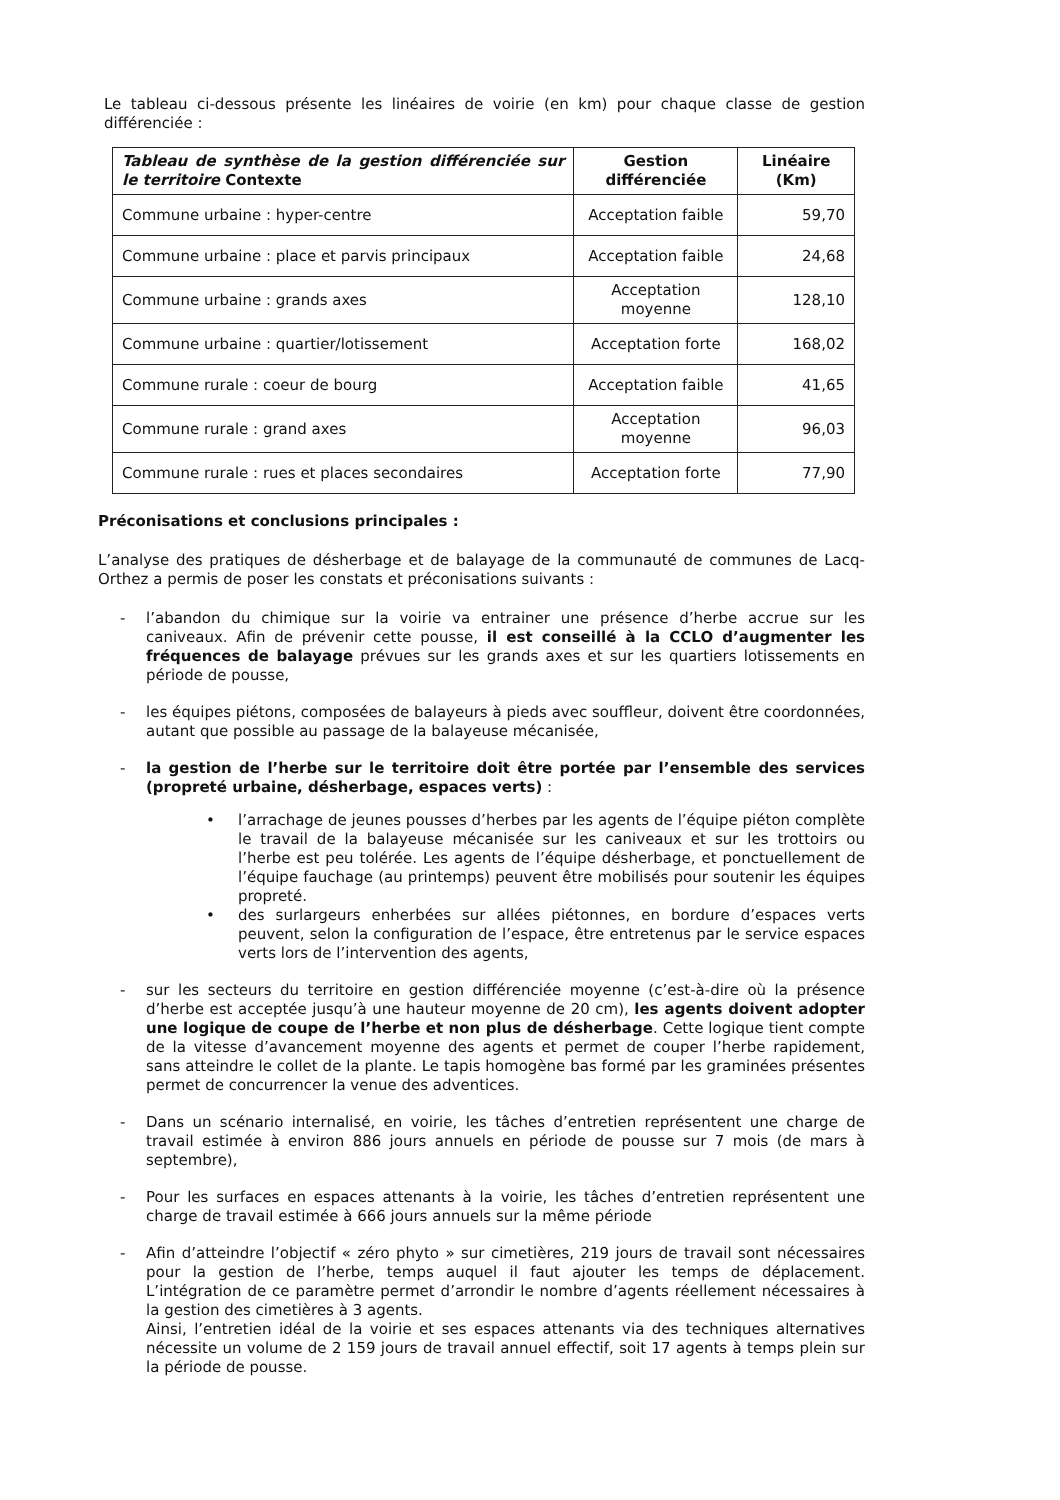Le tableau ci-dessous présente les linéaires de voirie (en km) pour chaque classe de gestion différenciée :
| Tableau de synthèse de la gestion différenciée sur le territoire Contexte | Gestion différenciée | Linéaire (Km) |
| --- | --- | --- |
| Commune urbaine : hyper-centre | Acceptation faible | 59,70 |
| Commune urbaine : place et parvis principaux | Acceptation faible | 24,68 |
| Commune urbaine : grands axes | Acceptation moyenne | 128,10 |
| Commune urbaine : quartier/lotissement | Acceptation forte | 168,02 |
| Commune rurale : coeur de bourg | Acceptation faible | 41,65 |
| Commune rurale : grand axes | Acceptation moyenne | 96,03 |
| Commune rurale : rues et places secondaires | Acceptation forte | 77,90 |
Préconisations et conclusions principales :
L’analyse des pratiques de désherbage et de balayage de la communauté de communes de Lacq-Orthez a permis de poser les constats et préconisations suivants :
- l’abandon du chimique sur la voirie va entrainer une présence d’herbe accrue sur les caniveaux. Afin de prévenir cette pousse, il est conseillé à la CCLO d’augmenter les fréquences de balayage prévues sur les grands axes et sur les quartiers lotissements en période de pousse,
- les équipes piétons, composées de balayeurs à pieds avec souffleur, doivent être coordonnées, autant que possible au passage de la balayeuse mécanisée,
- la gestion de l’herbe sur le territoire doit être portée par l’ensemble des services (propreté urbaine, désherbage, espaces verts) :
• l’arrachage de jeunes pousses d’herbes par les agents de l’équipe piéton complète le travail de la balayeuse mécanisée sur les caniveaux et sur les trottoirs ou l’herbe est peu tolérée. Les agents de l’équipe désherbage, et ponctuellement de l’équipe fauchage (au printemps) peuvent être mobilisés pour soutenir les équipes propreté.
• des surlargeurs enherbées sur allées piétonnes, en bordure d’espaces verts peuvent, selon la configuration de l’espace, être entretenus par le service espaces verts lors de l’intervention des agents,
- sur les secteurs du territoire en gestion différenciée moyenne (c’est-à-dire où la présence d’herbe est acceptée jusqu’à une hauteur moyenne de 20 cm), les agents doivent adopter une logique de coupe de l’herbe et non plus de désherbage. Cette logique tient compte de la vitesse d’avancement moyenne des agents et permet de couper l’herbe rapidement, sans atteindre le collet de la plante. Le tapis homogène bas formé par les graminées présentes permet de concurrencer la venue des adventices.
- Dans un scénario internalisé, en voirie, les tâches d’entretien représentent une charge de travail estimée à environ 886 jours annuels en période de pousse sur 7 mois (de mars à septembre),
- Pour les surfaces en espaces attenants à la voirie, les tâches d’entretien représentent une charge de travail estimée à 666 jours annuels sur la même période
- Afin d’atteindre l’objectif « zéro phyto » sur cimetières, 219 jours de travail sont nécessaires pour la gestion de l’herbe, temps auquel il faut ajouter les temps de déplacement. L’intégration de ce paramètre permet d’arrondir le nombre d’agents réellement nécessaires à la gestion des cimetières à 3 agents.
Ainsi, l’entretien idéal de la voirie et ses espaces attenants via des techniques alternatives nécessite un volume de 2 159 jours de travail annuel effectif, soit 17 agents à temps plein sur la période de pousse.